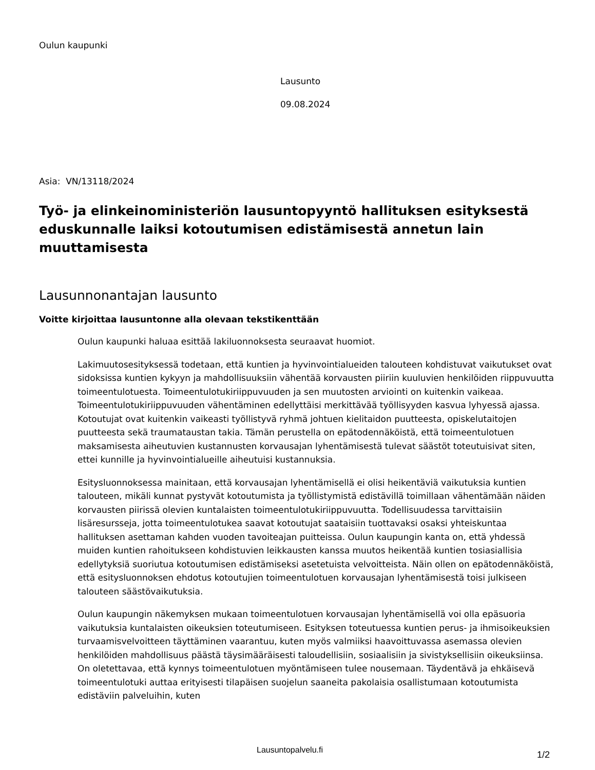Oulun kaupunki
Lausunto
09.08.2024
Asia: VN/13118/2024
Työ- ja elinkeinoministeriön lausuntopyyntö hallituksen esityksestä eduskunnalle laiksi kotoutumisen edistämisestä annetun lain muuttamisesta
Lausunnonantajan lausunto
Voitte kirjoittaa lausuntonne alla olevaan tekstikenttään
Oulun kaupunki haluaa esittää lakiluonnoksesta seuraavat huomiot.
Lakimuutosesityksessä todetaan, että kuntien ja hyvinvointialueiden talouteen kohdistuvat vaikutukset ovat sidoksissa kuntien kykyyn ja mahdollisuuksiin vähentää korvausten piiriin kuuluvien henkilöiden riippuvuutta toimeentulotuesta. Toimeentulotukiriippuvuuden ja sen muutosten arviointi on kuitenkin vaikeaa. Toimeentulotukiriippuvuuden vähentäminen edellyttäisi merkittävää työllisyyden kasvua lyhyessä ajassa. Kotoutujat ovat kuitenkin vaikeasti työllistyvä ryhmä johtuen kielitaidon puutteesta, opiskelutaitojen puutteesta sekä traumataustan takia. Tämän perustella on epätodennäköistä, että toimeentulotuen maksamisesta aiheutuvien kustannusten korvausajan lyhentämisestä tulevat säästöt toteutuisivat siten, ettei kunnille ja hyvinvointialueille aiheutuisi kustannuksia.
Esitysluonnoksessa mainitaan, että korvausajan lyhentämisellä ei olisi heikentäviä vaikutuksia kuntien talouteen, mikäli kunnat pystyvät kotoutumista ja työllistymistä edistävillä toimillaan vähentämään näiden korvausten piirissä olevien kuntalaisten toimeentulotukiriippuvuutta. Todellisuudessa tarvittaisiin lisäresursseja, jotta toimeentulotukea saavat kotoutujat saataisiin tuottavaksi osaksi yhteiskuntaa hallituksen asettaman kahden vuoden tavoiteajan puitteissa. Oulun kaupungin kanta on, että yhdessä muiden kuntien rahoitukseen kohdistuvien leikkausten kanssa muutos heikentää kuntien tosiasiallisia edellytyksiä suoriutua kotoutumisen edistämiseksi asetetuista velvoitteista. Näin ollen on epätodennäköistä, että esitysluonnoksen ehdotus kotoutujien toimeentulotuen korvausajan lyhentämisestä toisi julkiseen talouteen säästövaikutuksia.
Oulun kaupungin näkemyksen mukaan toimeentulotuen korvausajan lyhentämisellä voi olla epäsuoria vaikutuksia kuntalaisten oikeuksien toteutumiseen. Esityksen toteutuessa kuntien perus- ja ihmisoikeuksien turvaamisvelvoitteen täyttäminen vaarantuu, kuten myös valmiiksi haavoittuvassa asemassa olevien henkilöiden mahdollisuus päästä täysimääräisesti taloudellisiin, sosiaalisiin ja sivistyksellisiin oikeuksiinsa. On oletettavaa, että kynnys toimeentulotuen myöntämiseen tulee nousemaan. Täydentävä ja ehkäisevä toimeentulotuki auttaa erityisesti tilapäisen suojelun saaneita pakolaisia osallistumaan kotoutumista edistäviin palveluihin, kuten
Lausuntopalvelu.fi 1/2